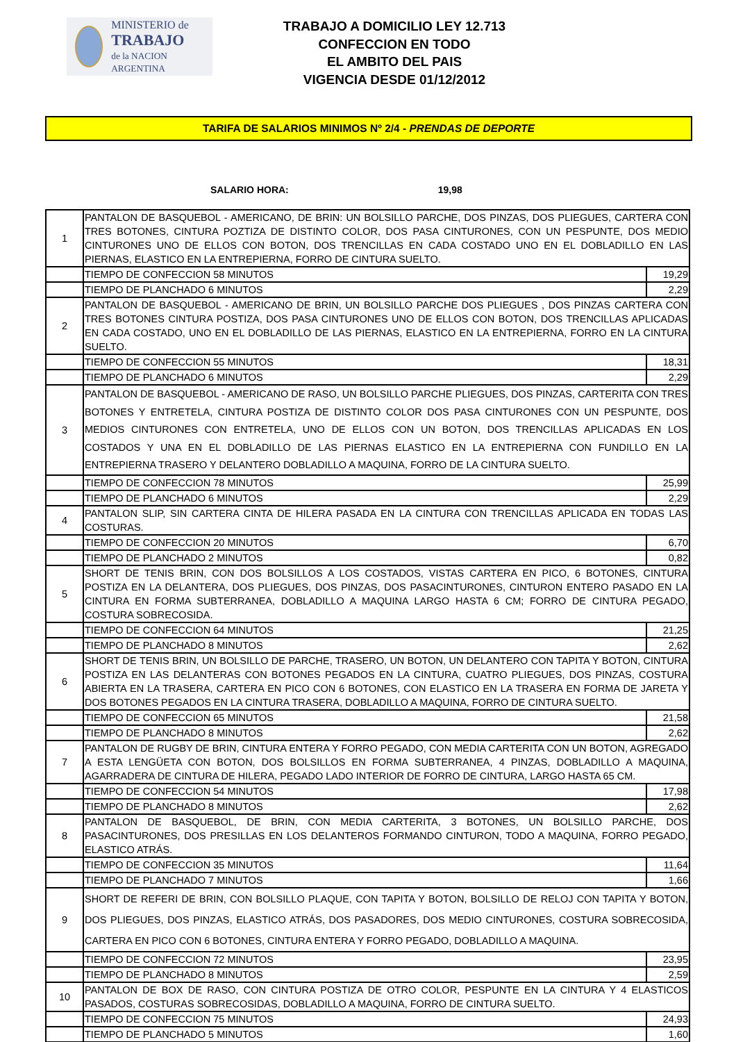MINISTERIO de
TRABAJO
de la NACION ARGENTINA
TRABAJO A DOMICILIO LEY 12.713
CONFECCION EN TODO
EL AMBITO DEL PAIS
VIGENCIA DESDE 01/12/2012
TARIFA DE SALARIOS MINIMOS Nº 2/4 - PRENDAS DE DEPORTE
SALARIO HORA: 19,98
| 1 | PANTALON DE BASQUEBOL - AMERICANO, DE BRIN: UN BOLSILLO PARCHE, DOS PINZAS, DOS PLIEGUES, CARTERA CON TRES BOTONES, CINTURA POZTIZA DE DISTINTO COLOR, DOS PASA CINTURONES, CON UN PESPUNTE, DOS MEDIO CINTURONES UNO DE ELLOS CON BOTON, DOS TRENCILLAS EN CADA COSTADO UNO EN EL DOBLADILLO EN LAS PIERNAS, ELASTICO EN LA ENTREPIERNA, FORRO DE CINTURA SUELTO. | |
| | TIEMPO DE CONFECCION 58 MINUTOS | 19,29 |
| | TIEMPO DE PLANCHADO 6 MINUTOS | 2,29 |
| 2 | PANTALON DE BASQUEBOL - AMERICANO DE BRIN, UN BOLSILLO PARCHE DOS PLIEGUES , DOS PINZAS CARTERA CON TRES BOTONES CINTURA POSTIZA, DOS PASA CINTURONES UNO DE ELLOS CON BOTON, DOS TRENCILLAS APLICADAS EN CADA COSTADO, UNO EN EL DOBLADILLO DE LAS PIERNAS, ELASTICO EN LA ENTREPIERNA, FORRO EN LA CINTURA SUELTO. | |
| | TIEMPO DE CONFECCION 55 MINUTOS | 18,31 |
| | TIEMPO DE PLANCHADO 6 MINUTOS | 2,29 |
| 3 | PANTALON DE BASQUEBOL - AMERICANO DE RASO, UN BOLSILLO PARCHE PLIEGUES, DOS PINZAS, CARTERITA CON TRES BOTONES Y ENTRETELA, CINTURA POSTIZA DE DISTINTO COLOR DOS PASA CINTURONES CON UN PESPUNTE, DOS MEDIOS CINTURONES CON ENTRETELA, UNO DE ELLOS CON UN BOTON, DOS TRENCILLAS APLICADAS EN LOS COSTADOS Y UNA EN EL DOBLADILLO DE LAS PIERNAS ELASTICO EN LA ENTREPIERNA CON FUNDILLO EN LA ENTREPIERNA TRASERO Y DELANTERO DOBLADILLO A MAQUINA, FORRO DE LA CINTURA SUELTO. | |
| | TIEMPO DE CONFECCION 78 MINUTOS | 25,99 |
| | TIEMPO DE PLANCHADO 6 MINUTOS | 2,29 |
| 4 | PANTALON SLIP, SIN CARTERA CINTA DE HILERA PASADA EN LA CINTURA CON TRENCILLAS APLICADA EN TODAS LAS COSTURAS. | |
| | TIEMPO DE CONFECCION 20 MINUTOS | 6,70 |
| | TIEMPO DE PLANCHADO 2 MINUTOS | 0,82 |
| 5 | SHORT DE TENIS BRIN, CON DOS BOLSILLOS A LOS COSTADOS, VISTAS CARTERA EN PICO, 6 BOTONES, CINTURA POSTIZA EN LA DELANTERA, DOS PLIEGUES, DOS PINZAS, DOS PASACINTURONES, CINTURON ENTERO PASADO EN LA CINTURA EN FORMA SUBTERRANEA, DOBLADILLO A MAQUINA LARGO HASTA 6 CM; FORRO DE CINTURA PEGADO, COSTURA SOBRECOSIDA. | |
| | TIEMPO DE CONFECCION 64 MINUTOS | 21,25 |
| | TIEMPO DE PLANCHADO 8 MINUTOS | 2,62 |
| 6 | SHORT DE TENIS BRIN, UN BOLSILLO DE PARCHE, TRASERO, UN BOTON, UN DELANTERO CON TAPITA Y BOTON, CINTURA POSTIZA EN LAS DELANTERAS CON BOTONES PEGADOS EN LA CINTURA, CUATRO PLIEGUES, DOS PINZAS, COSTURA ABIERTA EN LA TRASERA, CARTERA EN PICO CON 6 BOTONES, CON ELASTICO EN LA TRASERA EN FORMA DE JARETA Y DOS BOTONES PEGADOS EN LA CINTURA TRASERA, DOBLADILLO A MAQUINA, FORRO DE CINTURA SUELTO. | |
| | TIEMPO DE CONFECCION 65 MINUTOS | 21,58 |
| | TIEMPO DE PLANCHADO 8 MINUTOS | 2,62 |
| 7 | PANTALON DE RUGBY DE BRIN, CINTURA ENTERA Y FORRO PEGADO, CON MEDIA CARTERITA CON UN BOTON, AGREGADO A ESTA LENGÜETA CON BOTON, DOS BOLSILLOS EN FORMA SUBTERRANEA, 4 PINZAS, DOBLADILLO A MAQUINA, AGARRADERA DE CINTURA DE HILERA, PEGADO LADO INTERIOR DE FORRO DE CINTURA, LARGO HASTA 65 CM. | |
| | TIEMPO DE CONFECCION 54 MINUTOS | 17,98 |
| | TIEMPO DE PLANCHADO 8 MINUTOS | 2,62 |
| 8 | PANTALON DE BASQUEBOL, DE BRIN, CON MEDIA CARTERITA, 3 BOTONES, UN BOLSILLO PARCHE, DOS PASACINTURONES, DOS PRESILLAS EN LOS DELANTEROS FORMANDO CINTURON, TODO A MAQUINA, FORRO PEGADO, ELASTICO ATRÁS. | |
| | TIEMPO DE CONFECCION 35 MINUTOS | 11,64 |
| | TIEMPO DE PLANCHADO 7 MINUTOS | 1,66 |
| 9 | SHORT DE REFERI DE BRIN, CON BOLSILLO PLAQUE, CON TAPITA Y BOTON, BOLSILLO DE RELOJ CON TAPITA Y BOTON, DOS PLIEGUES, DOS PINZAS, ELASTICO ATRÁS, DOS PASADORES, DOS MEDIO CINTURONES, COSTURA SOBRECOSIDA, CARTERA EN PICO CON 6 BOTONES, CINTURA ENTERA Y FORRO PEGADO, DOBLADILLO A MAQUINA. | |
| | TIEMPO DE CONFECCION 72 MINUTOS | 23,95 |
| | TIEMPO DE PLANCHADO 8 MINUTOS | 2,59 |
| 10 | PANTALON DE BOX DE RASO, CON CINTURA POSTIZA DE OTRO COLOR, PESPUNTE EN LA CINTURA Y 4 ELASTICOS PASADOS, COSTURAS SOBRECOSIDAS, DOBLADILLO A MAQUINA, FORRO DE CINTURA SUELTO. | |
| | TIEMPO DE CONFECCION 75 MINUTOS | 24,93 |
| | TIEMPO DE PLANCHADO 5 MINUTOS | 1,60 |